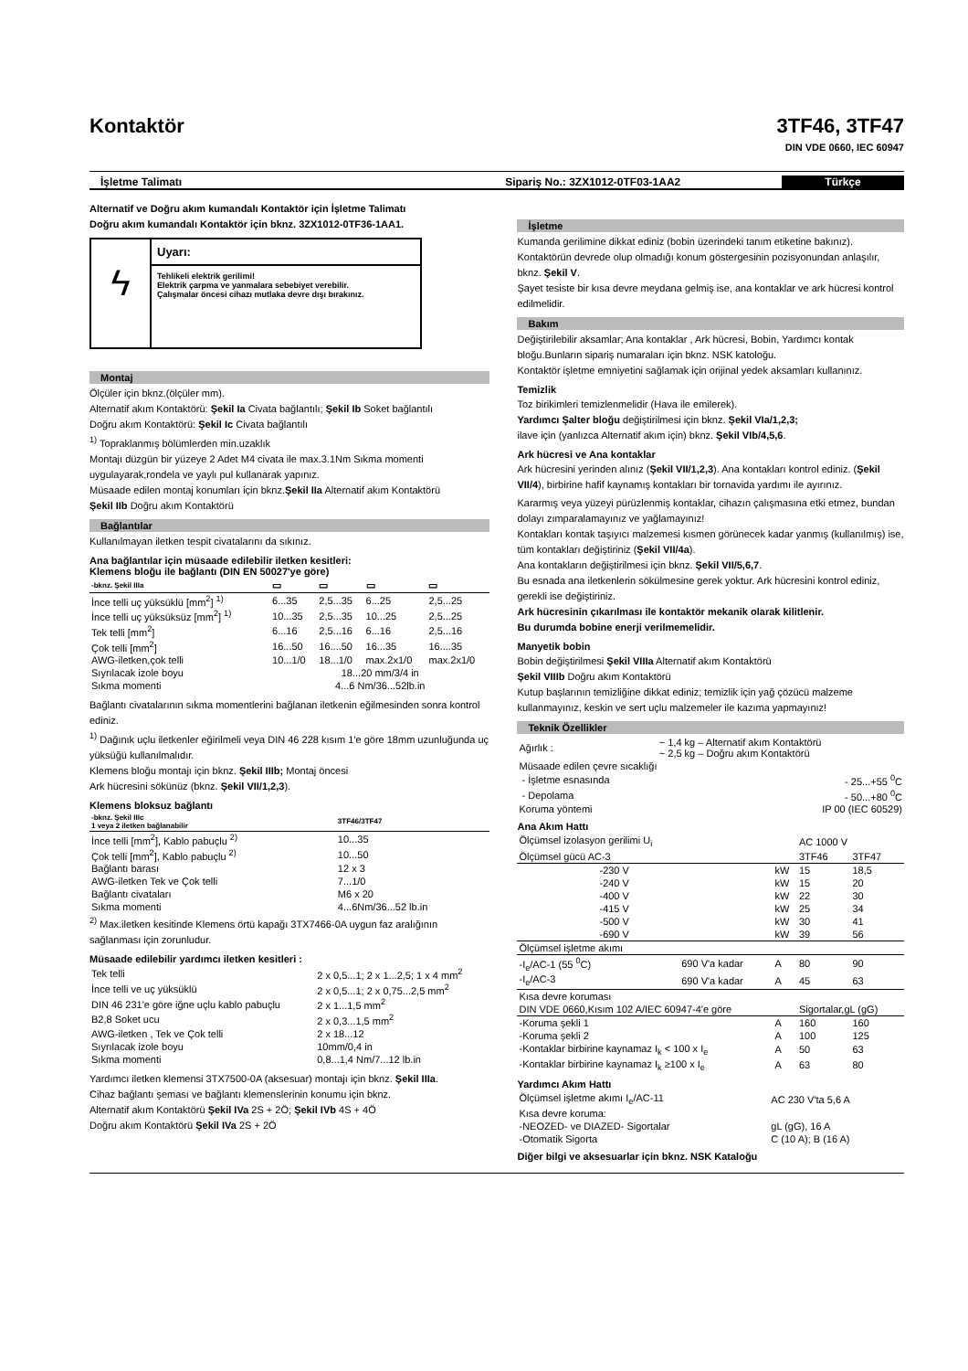Kontaktör 3TF46, 3TF47
DIN VDE 0660, IEC 60947
İşletme Talimatı Sipariş No.: 3ZX1012-0TF03-1AA2
Türkçe
Alternatif ve Doğru akım kumandalı Kontaktör için İşletme Talimatı
Doğru akım kumandalı Kontaktör için bknz. 3ZX1012-0TF36-1AA1.
ϟ
Uyarı:
Tehlikeli elektrik gerilimi!
Elektrik çarpma ve yanmalara sebebiyet verebilir.
Çalışmalar öncesi cihazı mutlaka devre dışı bırakınız.
Montaj
Ölçüler için bknz.(ölçüler mm).
Alternatif akım Kontaktörü: Şekil Ia Civata bağlantılı; Şekil Ib Soket bağlantılı
Doğru akım Kontaktörü: Şekil Ic Civata bağlantılı
<sup>1)</sup> Topraklanmış bölümlerden min.uzaklık
Montajı düzgün bir yüzeye 2 Adet M4 civata ile max.3.1Nm Sıkma momenti uygulayarak,rondela ve yaylı pul kullanarak yapınız.
Müsaade edilen montaj konumları için bknz.Şekil IIa Alternatif akım Kontaktörü
Şekil IIb Doğru akım Kontaktörü
Bağlantılar
Kullanılmayan iletken tespit civatalarını da sıkınız.
Ana bağlantılar için müsaade edilebilir iletken kesitleri:
Klemens bloğu ile bağlantı (DIN EN 50027'ye göre)
| -bknz. Şekil IIIa | ▭ | ▭ | ▭ | ▭ |
| --- | --- | --- | --- | --- |
| İnce telli uç yüksüklü [mm<sup>2</sup>] <sup>1)</sup> | 6...35 | 2,5...35 | 6...25 | 2,5...25 |
| İnce telli uç yüksüksüz [mm<sup>2</sup>] <sup>1)</sup> | 10...35 | 2,5...35 | 10...25 | 2,5...25 |
| Tek telli [mm<sup>2</sup>] | 6...16 | 2,5...16 | 6...16 | 2,5...16 |
| Çok telli [mm<sup>2</sup>] | 16...50 | 16....50 | 16...35 | 16....35 |
| AWG-iletken,çok telli | 10...1/0 | 18...1/0 | max.2x1/0 | max.2x1/0 |
| Sıyrılacak izole boyu | 18...20 mm/3/4 in | | | |
| Sıkma momenti | 4...6 Nm/36...52lb.in | | | |
Bağlantı civatalarının sıkma momentlerini bağlanan iletkenin eğilmesinden sonra kontrol ediniz.
<sup>1)</sup> Dağınık uçlu iletkenler eğirilmeli veya DIN 46 228 kısım 1'e göre 18mm uzunluğunda uç yüksüğü kullanılmalıdır.
Klemens bloğu montajı için bknz. Şekil IIIb; Montaj öncesi
Ark hücresini sökünüz (bknz. Şekil VII/1,2,3).
Klemens bloksuz bağlantı
| -bknz. Şekil IIIc 1 veya 2 iletken bağlanabilir | 3TF46/3TF47 |
| --- | --- |
| İnce telli [mm<sup>2</sup>], Kablo pabuçlu <sup>2)</sup> | 10...35 |
| Çok telli [mm<sup>2</sup>], Kablo pabuçlu <sup>2)</sup> | 10...50 |
| Bağlantı barası | 12 x 3 |
| AWG-iletken Tek ve Çok telli | 7...1/0 |
| Bağlantı civataları | M6 x 20 |
| Sıkma momenti | 4...6Nm/36...52 lb.in |
<sup>2)</sup> Max.iletken kesitinde Klemens örtü kapağı 3TX7466-0A uygun faz aralığının sağlanması için zorunludur.
Müsaade edilebilir yardımcı iletken kesitleri :
| Tek telli | 2 x 0,5...1; 2 x 1...2,5; 1 x 4 mm<sup>2</sup> |
| İnce telli ve uç yüksüklü | 2 x 0,5...1; 2 x 0,75...2,5 mm<sup>2</sup> |
| DIN 46 231'e göre iğne uçlu kablo pabuçlu | 2 x 1...1,5 mm<sup>2</sup> |
| B2,8 Soket ucu | 2 x 0,3...1,5 mm<sup>2</sup> |
| AWG-iletken , Tek ve Çok telli | 2 x 18...12 |
| Sıyrılacak izole boyu | 10mm/0,4 in |
| Sıkma momenti | 0,8...1,4 Nm/7...12 lb.in |
Yardımcı iletken klemensi 3TX7500-0A (aksesuar) montajı için bknz. Şekil IIIa.
Cihaz bağlantı şeması ve bağlantı klemenslerinin konumu için bknz.
Alternatif akım Kontaktörü Şekil IVa 2S + 2Ö; Şekil IVb 4S + 4Ö
Doğru akım Kontaktörü Şekil IVa 2S + 2Ö
İşletme
Kumanda gerilimine dikkat ediniz (bobin üzerindeki tanım etiketine bakınız).
Kontaktörün devrede olup olmadığı konum göstergesinin pozisyonundan anlaşılır, bknz. Şekil V.
Şayet tesiste bir kısa devre meydana gelmiş ise, ana kontaklar ve ark hücresi kontrol edilmelidir.
Bakım
Değiştirilebilir aksamlar; Ana kontaklar , Ark hücresi, Bobin, Yardımcı kontak bloğu.Bunların sipariş numaraları için bknz. NSK katoloğu.
Kontaktör işletme emniyetini sağlamak için orijinal yedek aksamları kullanınız.
Temizlik
Toz birikimleri temizlenmelidir (Hava ile emilerek).
Yardımcı Şalter bloğu değiştirilmesi için bknz. Şekil VIa/1,2,3;
ilave için (yanlızca Alternatif akım için) bknz. Şekil VIb/4,5,6.
Ark hücresi ve Ana kontaklar
Ark hücresini yerinden alınız (Şekil VII/1,2,3). Ana kontakları kontrol ediniz. (Şekil VII/4), birbirine hafif kaynamış kontakları bir tornavida yardımı ile ayırınız.
Kararmış veya yüzeyi pürüzlenmiş kontaklar, cihazın çalışmasına etki etmez, bundan dolayı zımparalamayınız ve yağlamayınız!
Kontakları kontak taşıyıcı malzemesi kısmen görünecek kadar yanmış (kullanılmış) ise, tüm kontakları değiştiriniz (Şekil VII/4a).
Ana kontakların değiştirilmesi için bknz. Şekil VII/5,6,7.
Bu esnada ana iletkenlerin sökülmesine gerek yoktur. Ark hücresini kontrol ediniz, gerekli ise değiştiriniz.
Ark hücresinin çıkarılması ile kontaktör mekanik olarak kilitlenir.
Bu durumda bobine enerji verilmemelidir.
Manyetik bobin
Bobin değiştirilmesi Şekil VIIIa Alternatif akım Kontaktörü
Şekil VIIIb Doğru akım Kontaktörü
Kutup başlarının temizliğine dikkat ediniz; temizlik için yağ çözücü malzeme kullanmayınız, keskin ve sert uçlu malzemeler ile kazıma yapmayınız!
Teknik Özellikler
| Ağırlık : | ~ 1,4 kg – Alternatif akım Kontaktörü ~ 2,5 kg – Doğru akım Kontaktörü |
| Müsaade edilen çevre sıcaklığı | |
| - İşletme esnasında | - 25...+55 <sup>0</sup>C |
| - Depolama | - 50...+80 <sup>0</sup>C |
| Koruma yöntemi | IP 00 (IEC 60529) |
Ana Akım Hattı
| Ölçümsel izolasyon gerilimi U<sub>i</sub> | | | AC 1000 V | |
| Ölçümsel gücü AC-3 | | | 3TF46 | 3TF47 |
| -230 V | | kW | 15 | 18,5 |
| -240 V | | kW | 15 | 20 |
| -400 V | | kW | 22 | 30 |
| -415 V | | kW | 25 | 34 |
| -500 V | | kW | 30 | 41 |
| -690 V | | kW | 39 | 56 |
| Ölçümsel işletme akımı | | | | |
| -I<sub>e</sub>/AC-1 (55 <sup>0</sup>C) | 690 V'a kadar | A | 80 | 90 |
| -I<sub>e</sub>/AC-3 | 690 V'a kadar | A | 45 | 63 |
| Kısa devre koruması | | | | |
| DIN VDE 0660,Kısım 102 A/IEC 60947-4'e göre | | | Sigortalar,gL (gG) | |
| -Koruma şekli 1 | | A | 160 | 160 |
| -Koruma şekli 2 | | A | 100 | 125 |
| -Kontaklar birbirine kaynamaz I<sub>k</sub> < 100 x I<sub>e</sub> | | A | 50 | 63 |
| -Kontaklar birbirine kaynamaz I<sub>k</sub> ≥100 x I<sub>e</sub> | | A | 63 | 80 |
Yardımcı Akım Hattı
| Ölçümsel işletme akımı I<sub>e</sub>/AC-11 | AC 230 V'ta 5,6 A |
| Kısa devre koruma: | |
| -NEOZED- ve DIAZED- Sigortalar | gL (gG), 16 A |
| -Otomatik Sigorta | C (10 A); B (16 A) |
Diğer bilgi ve aksesuarlar için bknz. NSK Kataloğu